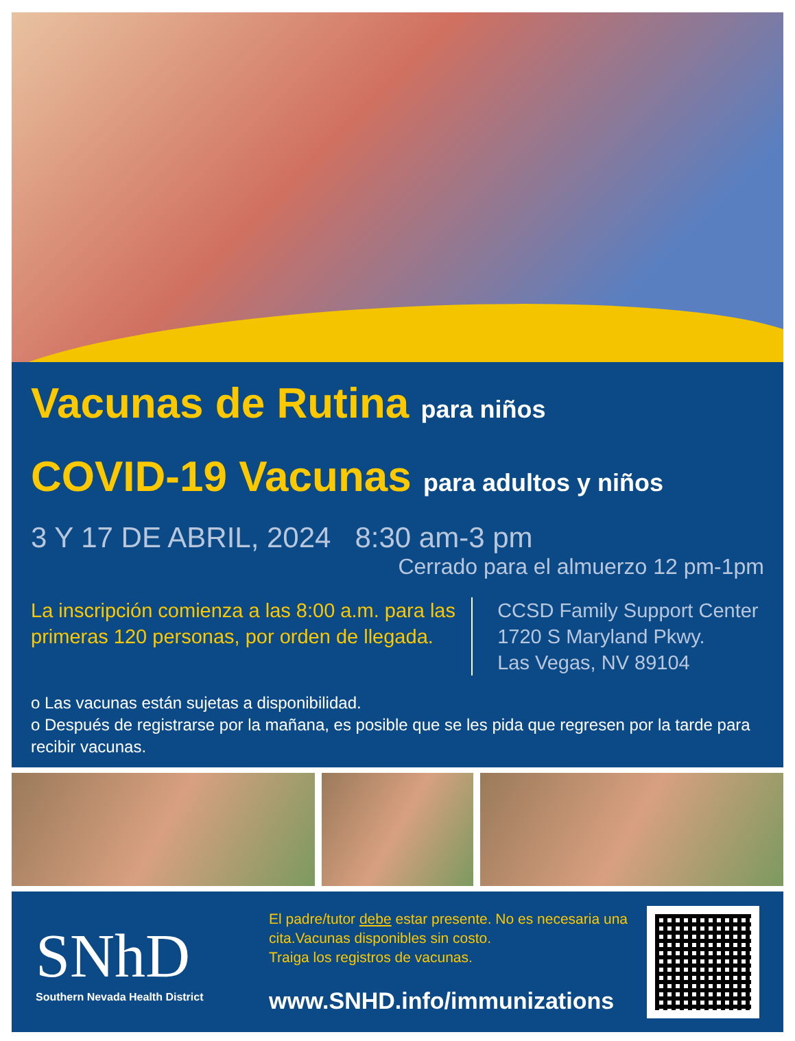Vacunas de Rutina para niños
COVID-19 Vacunas para adultos y niños
3 Y 17 DE ABRIL, 2024 8:30 am-3 pm
Cerrado para el almuerzo 12 pm-1pm
La inscripción comienza a las 8:00 a.m. para las primeras 120 personas, por orden de llegada.
CCSD Family Support Center
1720 S Maryland Pkwy.
Las Vegas, NV 89104
o Las vacunas están sujetas a disponibilidad.
o Después de registrarse por la mañana, es posible que se les pida que regresen por la tarde para recibir vacunas.
SNhD
Southern Nevada Health District
El padre/tutor debe estar presente. No es necesaria una cita.Vacunas disponibles sin costo.
Traiga los registros de vacunas.
www.SNHD.info/immunizations